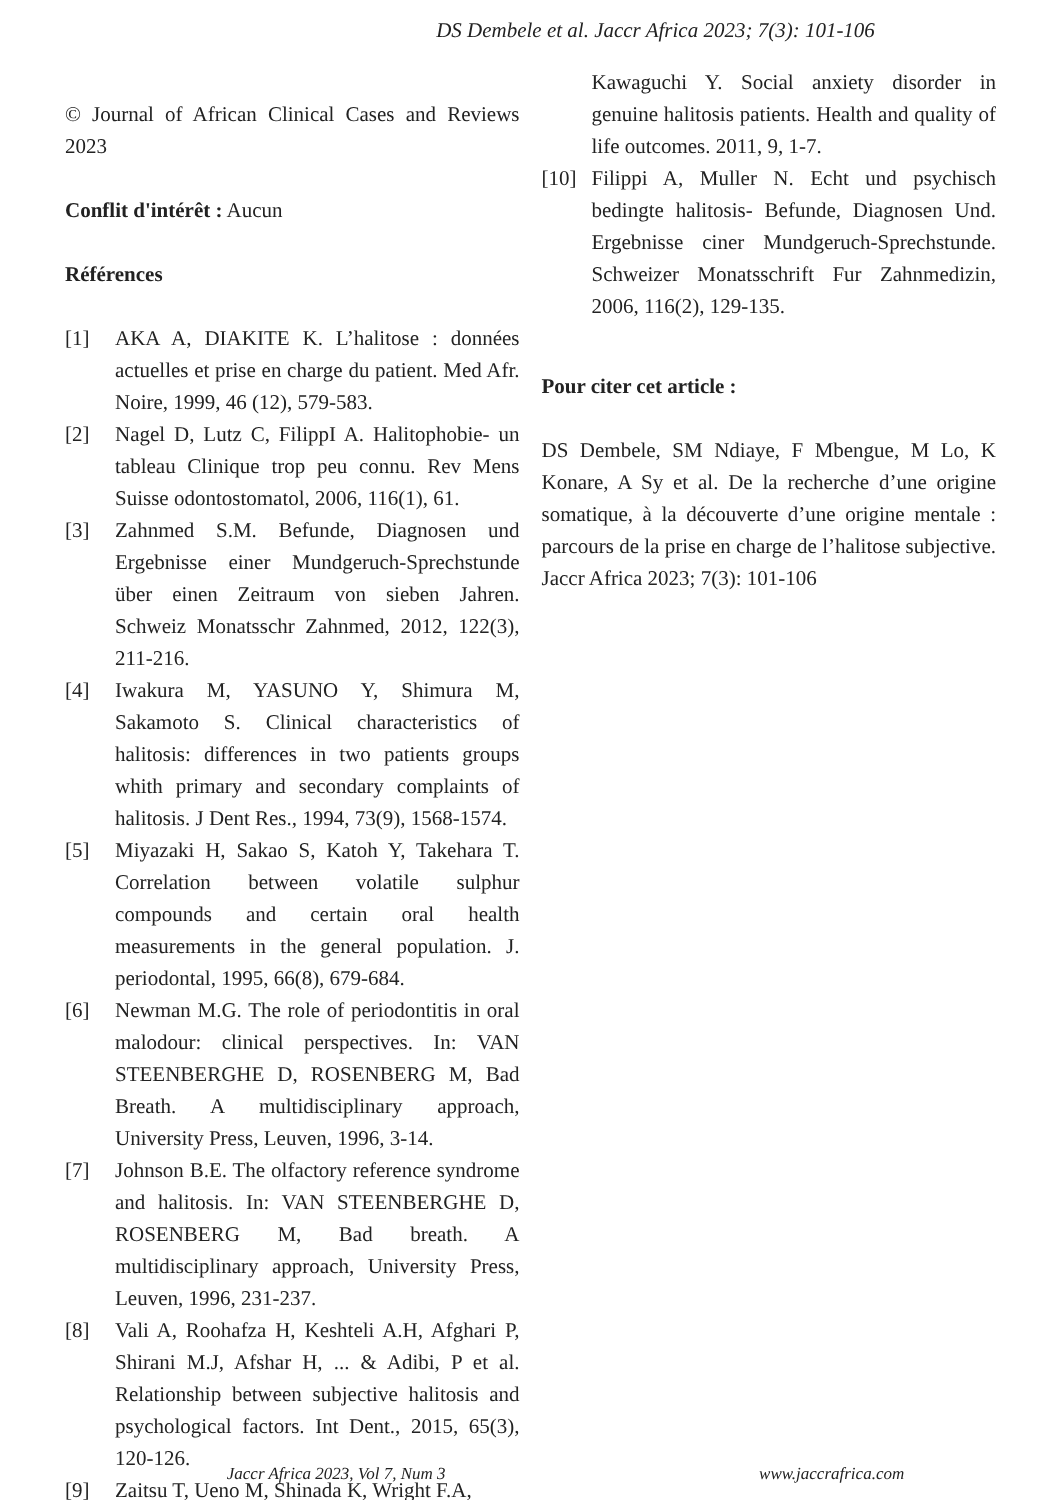DS Dembele et al. Jaccr Africa 2023; 7(3): 101-106
© Journal of African Clinical Cases and Reviews 2023
Conflit d'intérêt : Aucun
Références
[1] AKA A, DIAKITE K. L’halitose : données actuelles et prise en charge du patient. Med Afr. Noire, 1999, 46 (12), 579-583.
[2] Nagel D, Lutz C, FilippI A. Halitophobie- un tableau Clinique trop peu connu. Rev Mens Suisse odontostomatol, 2006, 116(1), 61.
[3] Zahnmed S.M. Befunde, Diagnosen und Ergebnisse einer Mundgeruch-Sprechstunde über einen Zeitraum von sieben Jahren. Schweiz Monatsschr Zahnmed, 2012, 122(3), 211-216.
[4] Iwakura M, YASUNO Y, Shimura M, Sakamoto S. Clinical characteristics of halitosis: differences in two patients groups whith primary and secondary complaints of halitosis. J Dent Res., 1994, 73(9), 1568-1574.
[5] Miyazaki H, Sakao S, Katoh Y, Takehara T. Correlation between volatile sulphur compounds and certain oral health measurements in the general population. J. periodontal, 1995, 66(8), 679-684.
[6] Newman M.G. The role of periodontitis in oral malodour: clinical perspectives. In: VAN STEENBERGHE D, ROSENBERG M, Bad Breath. A multidisciplinary approach, University Press, Leuven, 1996, 3-14.
[7] Johnson B.E. The olfactory reference syndrome and halitosis. In: VAN STEENBERGHE D, ROSENBERG M, Bad breath. A multidisciplinary approach, University Press, Leuven, 1996, 231-237.
[8] Vali A, Roohafza H, Keshteli A.H, Afghari P, Shirani M.J, Afshar H, ... & Adibi, P et al. Relationship between subjective halitosis and psychological factors. Int Dent., 2015, 65(3), 120-126.
[9] Zaitsu T, Ueno M, Shinada K, Wright F.A,
Kawaguchi Y. Social anxiety disorder in genuine halitosis patients. Health and quality of life outcomes. 2011, 9, 1-7.
[10] Filippi A, Muller N. Echt und psychisch bedingte halitosis- Befunde, Diagnosen Und. Ergebnisse ciner Mundgeruch-Sprechstunde. Schweizer Monatsschrift Fur Zahnmedizin, 2006, 116(2), 129-135.
Pour citer cet article :
DS Dembele, SM Ndiaye, F Mbengue, M Lo, K Konare, A Sy et al. De la recherche d’une origine somatique, à la découverte d’une origine mentale : parcours de la prise en charge de l’halitose subjective. Jaccr Africa 2023; 7(3): 101-106
Jaccr Africa 2023, Vol 7, Num 3 www.jaccrafrica.com